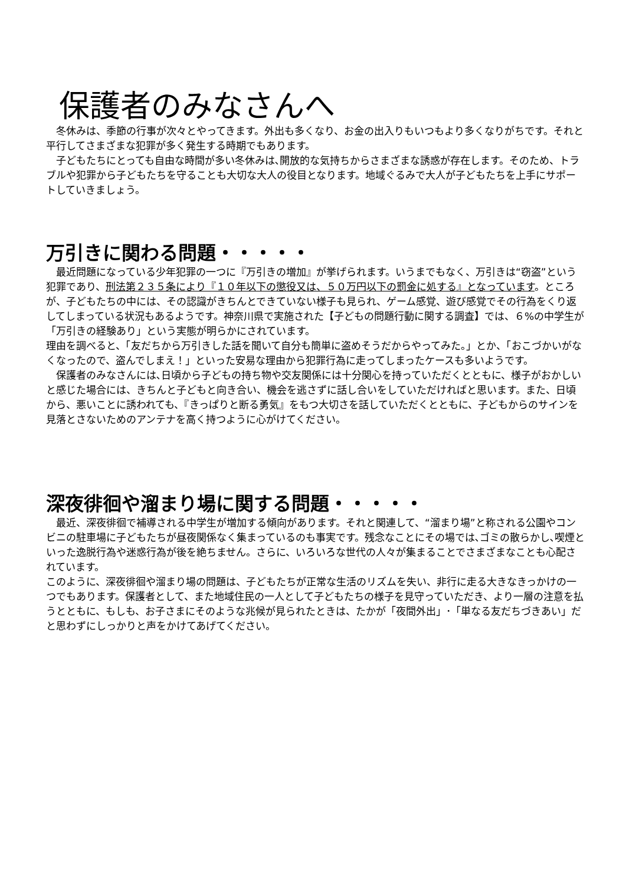保護者のみなさんへ
　冬休みは、季節の行事が次々とやってきます。外出も多くなり、お金の出入りもいつもより多くなりがちです。それと平行してさまざまな犯罪が多く発生する時期でもあります。
　子どもたちにとっても自由な時間が多い冬休みは､開放的な気持ちからさまざまな誘惑が存在します。そのため、トラブルや犯罪から子どもたちを守ることも大切な大人の役目となります。地域ぐるみで大人が子どもたちを上手にサポートしていきましょう。
万引きに関わる問題・・・・・
　最近問題になっている少年犯罪の一つに『万引きの増加』が挙げられます。いうまでもなく、万引きは“窃盗”という犯罪であり、刑法第２３５条により『１０年以下の懲役又は、５０万円以下の罰金に処する』となっています。ところが、子どもたちの中には、その認識がきちんとできていない様子も見られ、ゲーム感覚、遊び感覚でその行為をくり返してしまっている状況もあるようです。神奈川県で実施された【子どもの問題行動に関する調査】では、６%の中学生が「万引きの経験あり」という実態が明らかにされています。
理由を調べると、「友だちから万引きした話を聞いて自分も簡単に盗めそうだからやってみた。」とか、「おこづかいがなくなったので、盗んでしまえ！」といった安易な理由から犯罪行為に走ってしまったケースも多いようです。
　保護者のみなさんには､日頃から子どもの持ち物や交友関係には十分関心を持っていただくとともに、様子がおかしいと感じた場合には、きちんと子どもと向き合い、機会を逃さずに話し合いをしていただければと思います。また、日頃から、悪いことに誘われても、『きっぱりと断る勇気』をもつ大切さを話していただくとともに、子どもからのサインを見落とさないためのアンテナを高く持つように心がけてください。
深夜徘徊や溜まり場に関する問題・・・・・
　最近、深夜徘徊で補導される中学生が増加する傾向があります。それと関連して、“溜まり場”と称される公園やコンビニの駐車場に子どもたちが昼夜関係なく集まっているのも事実です。残念なことにその場では､ゴミの散らかし､喫煙といった逸脱行為や迷惑行為が後を絶ちません。さらに、いろいろな世代の人々が集まることでさまざまなことも心配されています。
このように、深夜徘徊や溜まり場の問題は、子どもたちが正常な生活のリズムを失い、非行に走る大きなきっかけの一つでもあります。保護者として、また地域住民の一人として子どもたちの様子を見守っていただき、より一層の注意を払うとともに、もしも、お子さまにそのような兆候が見られたときは、たかが「夜間外出」･「単なる友だちづきあい」だと思わずにしっかりと声をかけてあげてください。